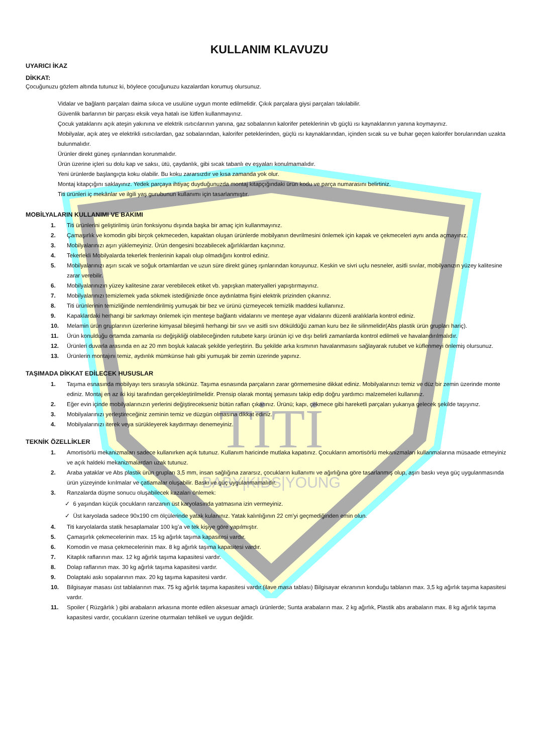TİTİ
BABY|KIDS|YOUNG
KULLANIM KLAVUZU
UYARICI İKAZ
DİKKAT:
Çocuğunuzu gözlem altında tutunuz ki, böylece çocuğunuzu kazalardan korumuş olursunuz.
Vidalar ve bağlantı parçaları daima sıkıca ve usulüne uygun monte edilmelidir. Çıkık parçalara giysi parçaları takılabilir.
Güvenlik barlarının bir parçası eksik veya hatalı ise lütfen kullanmayınız.
Çocuk yataklarını açık ateşin yakınına ve elektrik ısıtıcılarının yanına, gaz sobalarının kalorifer peteklerinin vb güçlü ısı kaynaklarının yanına koymayınız.
Mobilyalar, açık ateş ve elektrikli ısıtıcılardan, gaz sobalarından, kalorifer peteklerinden, güçlü ısı kaynaklarından, içinden sıcak su ve buhar geçen kalorifer borularından uzakta bulunmalıdır.
Ürünler direkt güneş ışınlarından korunmalıdır.
Ürün üzerine içleri su dolu kap ve saksı, ütü, çaydanlık, gibi sıcak tabanlı ev eşyaları konulmamalıdır.
Yeni ürünlerde başlangıçta koku olabilir. Bu koku zararsızdır ve kısa zamanda yok olur.
Montaj kitapçığını saklayınız. Yedek parçaya ihtiyaç duyduğunuzda montaj kitapçığındaki ürün kodu ve parça numarasını belirtiniz.
Titi ürünleri iç mekânlar ve ilgili yaş gurubunun kullanımı için tasarlanmıştır.
MOBİLYALARIN KULLANIMI VE BAKIMI
1. Titi ürünlerini geliştirilmiş ürün fonksiyonu dışında başka bir amaç için kullanmayınız.
2. Çamaşırlık ve komodin gibi birçok çekmeceden, kapaktan oluşan ürünlerde mobilyanın devrilmesini önlemek için kapak ve çekmeceleri aynı anda açmayınız.
3. Mobilyalarınızı aşırı yüklemeyiniz. Ürün dengesini bozabilecek ağırlıklardan kaçınınız.
4. Tekerlekli Mobilyalarda tekerlek frenlerinin kapalı olup olmadığını kontrol ediniz.
5. Mobilyalarınızı aşırı sıcak ve soğuk ortamlardan ve uzun süre direkt güneş ışınlarından koruyunuz. Keskin ve sivri uçlu nesneler, asitli sıvılar, mobilyanızın yüzey kalitesine zarar verebilir.
6. Mobilyalarınızın yüzey kalitesine zarar verebilecek etiket vb. yapışkan materyalleri yapıştırmayınız.
7. Mobilyalarınızı temizlemek yada sökmek istediğinizde önce aydınlatma fişini elektrik prizinden çıkarınız.
8. Titi ürünlerinin temizliğinde nemlendirilmiş yumuşak bir bez ve ürünü çizmeyecek temizlik maddesi kullanınız.
9. Kapaklardaki herhangi bir sarkmayı önlemek için menteşe bağlantı vidalarını ve menteşe ayar vidalarını düzenli aralıklarla kontrol ediniz.
10. Melamin ürün gruplarının üzerlerine kimyasal bileşimli herhangi bir sıvı ve asitli sıvı döküldüğü zaman kuru bez ile silinmelidir(Abs plastik ürün grupları hariç).
11. Ürün konulduğu ortamda zamanla ısı değişikliği olabileceğinden rutubete karşı ürünün içi ve dışı belirli zamanlarda kontrol edilmeli ve havalandırılmalıdır.
12. Ürünleri duvarla arasında en az 20 mm boşluk kalacak şekilde yerleştirin. Bu şekilde arka kısmının havalanmasını sağlayarak rutubet ve küflenmeyi önlemiş olursunuz.
13. Ürünlerin montajını temiz, aydınlık mümkünse halı gibi yumuşak bir zemin üzerinde yapınız.
TAŞIMADA DİKKAT EDİLECEK HUSUSLAR
1. Taşıma esnasında mobilyayı ters sırasıyla sökünüz. Taşıma esnasında parçaların zarar görmemesine dikkat ediniz. Mobilyalarınızı temiz ve düz bir zemin üzerinde monte ediniz. Montaj en az iki kişi tarafından gerçekleştirilmelidir. Prensip olarak montaj şemasını takip edip doğru yardımcı malzemeleri kullanınız.
2. Eğer evin içinde mobilyalarınızın yerlerini değiştirecekseniz bütün rafları çıkarınız. Ürünü; kapı, çekmece gibi hareketli parçaları yukarıya gelecek şekilde taşıyınız.
3. Mobilyalarınızı yerleştireceğiniz zeminin temiz ve düzgün olmasına dikkat ediniz.
4. Mobilyalarınızı iterek veya sürükleyerek kaydırmayı denemeyiniz.
TEKNİK ÖZELLİKLER
1. Amortisörlü mekanizmaları sadece kullanırken açık tutunuz. Kullanım haricinde mutlaka kapatınız. Çocukların amortisörlü mekanizmaları kullanmalarına müsaade etmeyiniz ve açık haldeki mekanizmalardan uzak tutunuz.
2. Araba yataklar ve Abs plastik ürün grupları 3,5 mm, insan sağlığına zararsız, çocukların kullanımı ve ağırlığına göre tasarlanmış olup, aşırı baskı veya güç uygulanmasında ürün yüzeyinde kırılmalar ve çatlamalar oluşabilir. Baskı ve güç uygulanmamalıdır.
3. Ranzalarda düşme sonucu oluşabilecek kazaları önlemek:
✓ 6 yaşından küçük çocukların ranzanın üst karyolasında yatmasına izin vermeyiniz.
✓ Üst karyolada sadece 90x190 cm ölçülerinde yatak kulanınız. Yatak kalınlığının 22 cm’yi geçmediğinden emin olun.
4. Titi karyolalarda statik hesaplamalar 100 kg’a ve tek kişiye göre yapılmıştır.
5. Çamaşırlık çekmecelerinin max. 15 kg ağırlık taşıma kapasitesi vardır.
6. Komodin ve masa çekmecelerinin max. 8 kg ağırlık taşıma kapasitesi vardır.
7. Kitaplık raflarının max. 12 kg ağırlık taşıma kapasitesi vardır.
8. Dolap raflarının max. 30 kg ağırlık taşıma kapasitesi vardır.
9. Dolaptaki askı sopalarının max. 20 kg taşıma kapasitesi vardır.
10. Bilgisayar masası üst tablalarının max. 75 kg ağırlık taşıma kapasitesi vardır.(ilave masa tablası) Bilgisayar ekranının konduğu tablanın max. 3,5 kg ağırlık taşıma kapasitesi vardır.
11. Spoiler ( Rüzgârlık ) gibi arabaların arkasına monte edilen aksesuar amaçlı ürünlerde; Sunta arabaların max. 2 kg ağırlık, Plastik abs arabaların max. 8 kg ağırlık taşıma kapasitesi vardır, çocukların üzerine oturmaları tehlikeli ve uygun değildir.